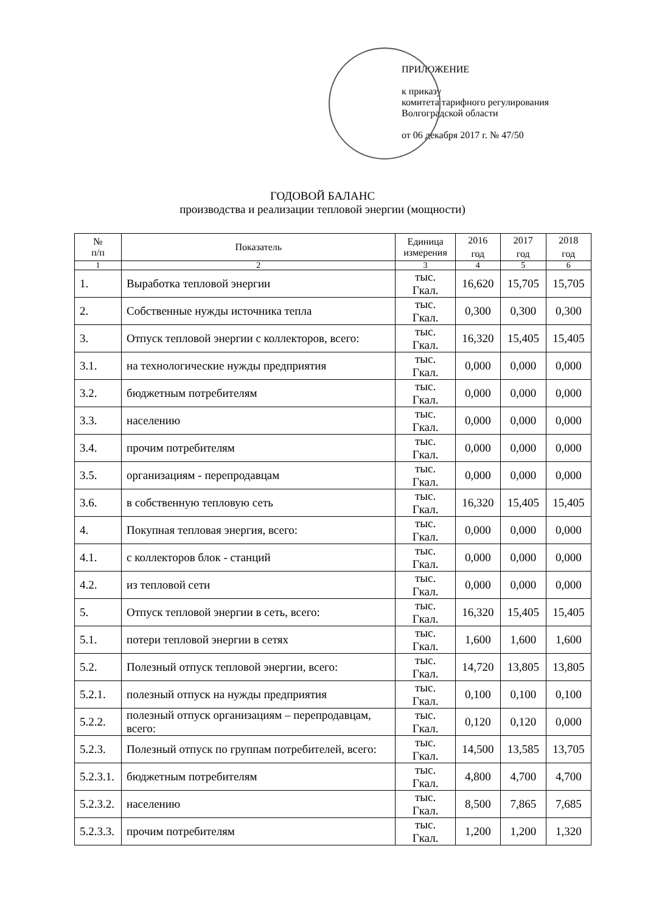ПРИЛОЖЕНИЕ
к приказу
комитета тарифного регулирования
Волгоградской области
от 06 декабря 2017 г. № 47/50
ГОДОВОЙ БАЛАНС
производства и реализации тепловой энергии (мощности)
| № п/п | Показатель | Единица измерения | 2016 год | 2017 год | 2018 год |
| --- | --- | --- | --- | --- | --- |
| 1 | 2 | 3 | 4 | 5 | 6 |
| 1. | Выработка тепловой энергии | тыс. Гкал. | 16,620 | 15,705 | 15,705 |
| 2. | Собственные нужды источника тепла | тыс. Гкал. | 0,300 | 0,300 | 0,300 |
| 3. | Отпуск тепловой энергии с коллекторов, всего: | тыс. Гкал. | 16,320 | 15,405 | 15,405 |
| 3.1. | на технологические нужды предприятия | тыс. Гкал. | 0,000 | 0,000 | 0,000 |
| 3.2. | бюджетным потребителям | тыс. Гкал. | 0,000 | 0,000 | 0,000 |
| 3.3. | населению | тыс. Гкал. | 0,000 | 0,000 | 0,000 |
| 3.4. | прочим потребителям | тыс. Гкал. | 0,000 | 0,000 | 0,000 |
| 3.5. | организациям - перепродавцам | тыс. Гкал. | 0,000 | 0,000 | 0,000 |
| 3.6. | в собственную тепловую сеть | тыс. Гкал. | 16,320 | 15,405 | 15,405 |
| 4. | Покупная тепловая энергия, всего: | тыс. Гкал. | 0,000 | 0,000 | 0,000 |
| 4.1. | с коллекторов блок - станций | тыс. Гкал. | 0,000 | 0,000 | 0,000 |
| 4.2. | из тепловой сети | тыс. Гкал. | 0,000 | 0,000 | 0,000 |
| 5. | Отпуск тепловой энергии в сеть, всего: | тыс. Гкал. | 16,320 | 15,405 | 15,405 |
| 5.1. | потери тепловой энергии в сетях | тыс. Гкал. | 1,600 | 1,600 | 1,600 |
| 5.2. | Полезный отпуск тепловой энергии, всего: | тыс. Гкал. | 14,720 | 13,805 | 13,805 |
| 5.2.1. | полезный отпуск на нужды предприятия | тыс. Гкал. | 0,100 | 0,100 | 0,100 |
| 5.2.2. | полезный отпуск организациям – перепродавцам, всего: | тыс. Гкал. | 0,120 | 0,120 | 0,000 |
| 5.2.3. | Полезный отпуск по группам потребителей, всего: | тыс. Гкал. | 14,500 | 13,585 | 13,705 |
| 5.2.3.1. | бюджетным потребителям | тыс. Гкал. | 4,800 | 4,700 | 4,700 |
| 5.2.3.2. | населению | тыс. Гкал. | 8,500 | 7,865 | 7,685 |
| 5.2.3.3. | прочим потребителям | тыс. Гкал. | 1,200 | 1,200 | 1,320 |